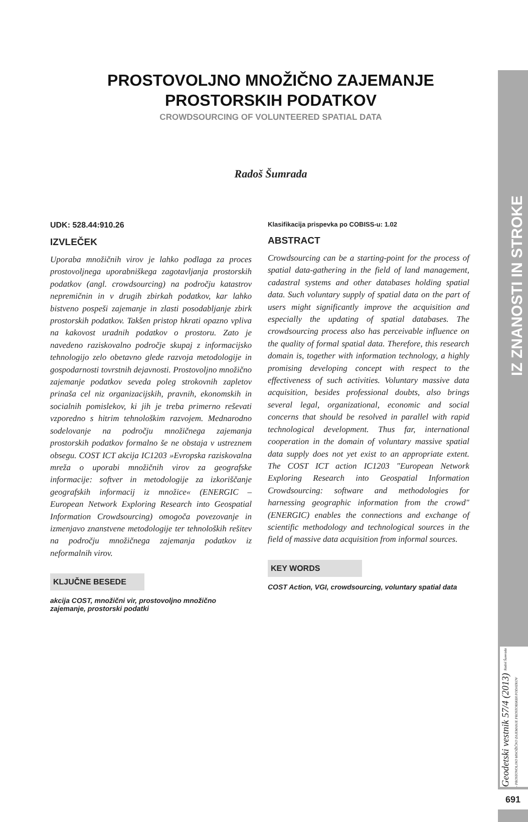PROSTOVOLJNO MNOŽIČNO ZAJEMANJE
PROSTORSKIH PODATKOV
CROWDSOURCING OF VOLUNTEERED SPATIAL DATA
Radoš Šumrada
UDK: 528.44:910.26
IZVLEČEK
Uporaba množičnih virov je lahko podlaga za proces prostovoljnega uporabniškega zagotavljanja prostorskih podatkov (angl. crowdsourcing) na področju katastrov nepremičnin in v drugih zbirkah podatkov, kar lahko bistveno pospeši zajemanje in zlasti posodabljanje zbirk prostorskih podatkov. Takšen pristop hkrati opazno vpliva na kakovost uradnih podatkov o prostoru. Zato je navedeno raziskovalno področje skupaj z informacijsko tehnologijo zelo obetavno glede razvoja metodologije in gospodarnosti tovrstnih dejavnosti. Prostovoljno množično zajemanje podatkov seveda poleg strokovnih zapletov prinaša cel niz organizacijskih, pravnih, ekonomskih in socialnih pomislekov, ki jih je treba primerno reševati vzporedno s hitrim tehnološkim razvojem. Mednarodno sodelovanje na področju množičnega zajemanja prostorskih podatkov formalno še ne obstaja v ustreznem obsegu. COST ICT akcija IC1203 »Evropska raziskovalna mreža o uporabi množičnih virov za geografske informacije: softver in metodologije za izkoriščanje geografskih informacij iz množice« (ENERGIC – European Network Exploring Research into Geospatial Information Crowdsourcing) omogoča povezovanje in izmenjavo znanstvene metodologije ter tehnoloških rešitev na področju množičnega zajemanja podatkov iz neformalnih virov.
KLJUČNE BESEDE
akcija COST, množični vir, prostovoljno množično zajemanje, prostorski podatki
Klasifikacija prispevka po COBISS-u: 1.02
ABSTRACT
Crowdsourcing can be a starting-point for the process of spatial data-gathering in the field of land management, cadastral systems and other databases holding spatial data. Such voluntary supply of spatial data on the part of users might significantly improve the acquisition and especially the updating of spatial databases. The crowdsourcing process also has perceivable influence on the quality of formal spatial data. Therefore, this research domain is, together with information technology, a highly promising developing concept with respect to the effectiveness of such activities. Voluntary massive data acquisition, besides professional doubts, also brings several legal, organizational, economic and social concerns that should be resolved in parallel with rapid technological development. Thus far, international cooperation in the domain of voluntary massive spatial data supply does not yet exist to an appropriate extent. The COST ICT action IC1203 "European Network Exploring Research into Geospatial Information Crowdsourcing: software and methodologies for harnessing geographic information from the crowd" (ENERGIC) enables the connections and exchange of scientific methodology and technological sources in the field of massive data acquisition from informal sources.
KEY WORDS
COST Action, VGI, crowdsourcing, voluntary spatial data
IZ ZNANOSTI IN STROKE
Geodetski vestnik 57/4 (2013) Radoš Šumrada - PROSTOVOLJNO MNOŽIČNO ZAJEMANJE PROSTORSKIH PODATKOV
691